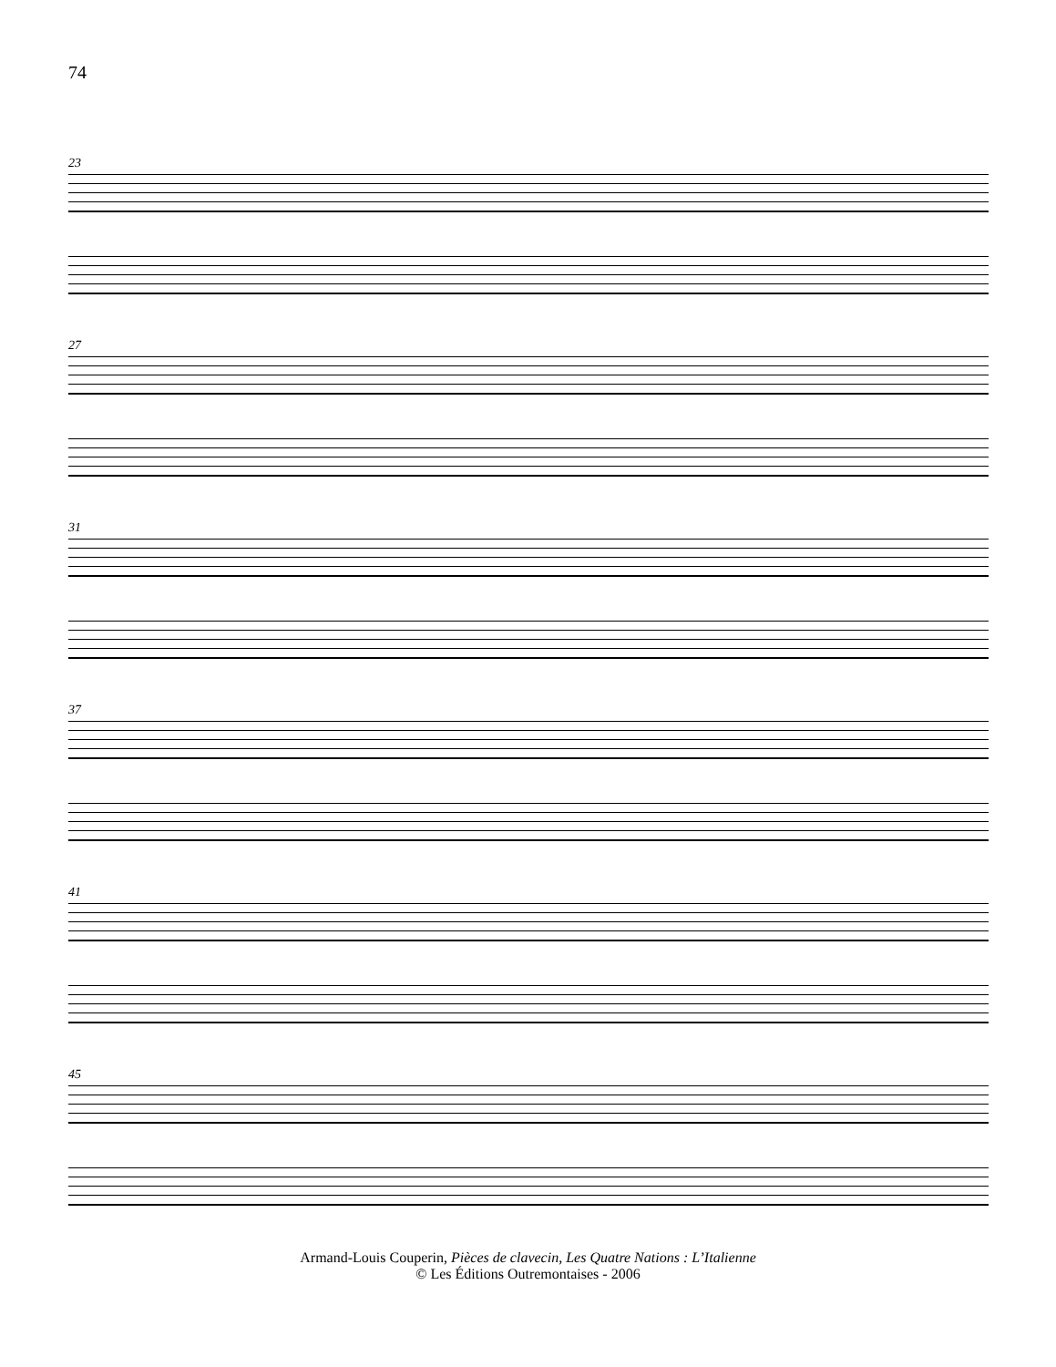74
23
27
31
37
41
45
Armand-Louis Couperin, Pièces de clavecin, Les Quatre Nations : L’Italienne
© Les Éditions Outremontaises - 2006